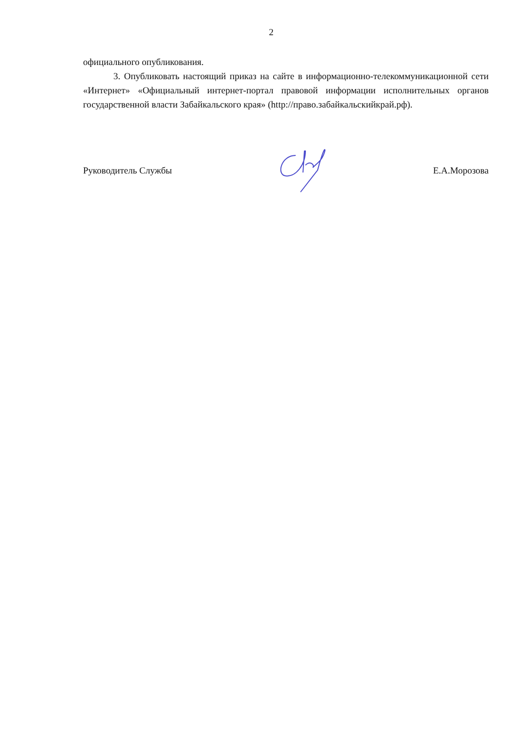2
официального опубликования.
3. Опубликовать настоящий приказ на сайте в информационно-телекоммуникационной сети «Интернет» «Официальный интернет-портал правовой информации исполнительных органов государственной власти Забайкальского края» (http://право.забайкальскийкрай.рф).
Руководитель Службы Е.А.Морозова